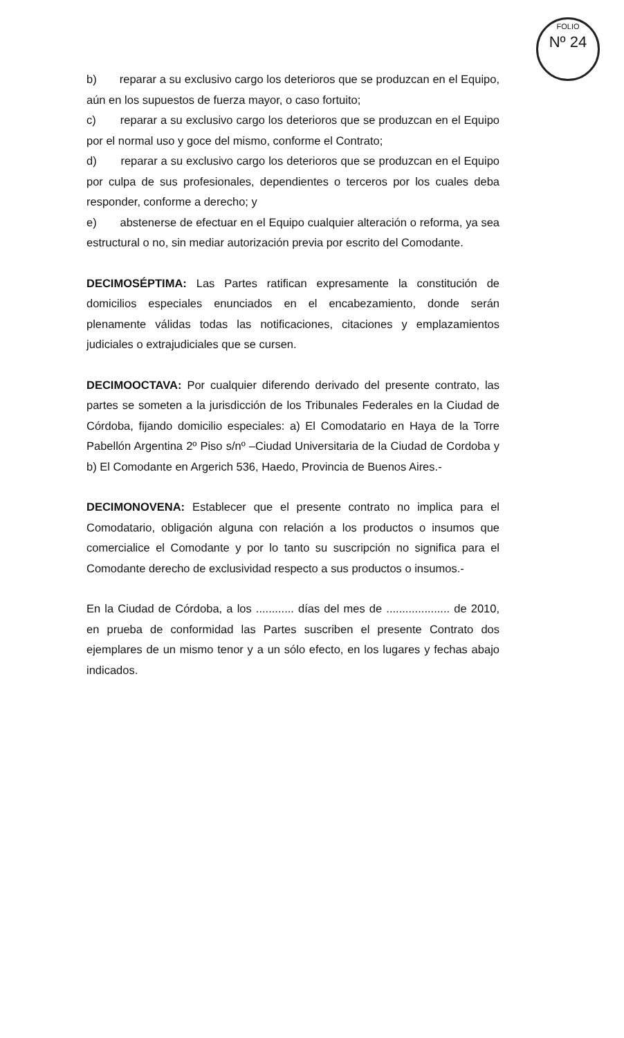FOLIO
Nº 24
b) reparar a su exclusivo cargo los deterioros que se produzcan en el Equipo, aún en los supuestos de fuerza mayor, o caso fortuito;
c) reparar a su exclusivo cargo los deterioros que se produzcan en el Equipo por el normal uso y goce del mismo, conforme el Contrato;
d) reparar a su exclusivo cargo los deterioros que se produzcan en el Equipo por culpa de sus profesionales, dependientes o terceros por los cuales deba responder, conforme a derecho; y
e) abstenerse de efectuar en el Equipo cualquier alteración o reforma, ya sea estructural o no, sin mediar autorización previa por escrito del Comodante.
DECIMOSÉPTIMA: Las Partes ratifican expresamente la constitución de domicilios especiales enunciados en el encabezamiento, donde serán plenamente válidas todas las notificaciones, citaciones y emplazamientos judiciales o extrajudiciales que se cursen.
DECIMOOCTAVA: Por cualquier diferendo derivado del presente contrato, las partes se someten a la jurisdicción de los Tribunales Federales en la Ciudad de Córdoba, fijando domicilio especiales: a) El Comodatario en Haya de la Torre Pabellón Argentina 2º Piso s/nº –Ciudad Universitaria de la Ciudad de Cordoba y b) El Comodante en Argerich 536, Haedo, Provincia de Buenos Aires.-
DECIMONOVENA: Establecer que el presente contrato no implica para el Comodatario, obligación alguna con relación a los productos o insumos que comercialice el Comodante y por lo tanto su suscripción no significa para el Comodante derecho de exclusividad respecto a sus productos o insumos.-
En la Ciudad de Córdoba, a los ............ días del mes de .................... de 2010, en prueba de conformidad las Partes suscriben el presente Contrato dos ejemplares de un mismo tenor y a un sólo efecto, en los lugares y fechas abajo indicados.